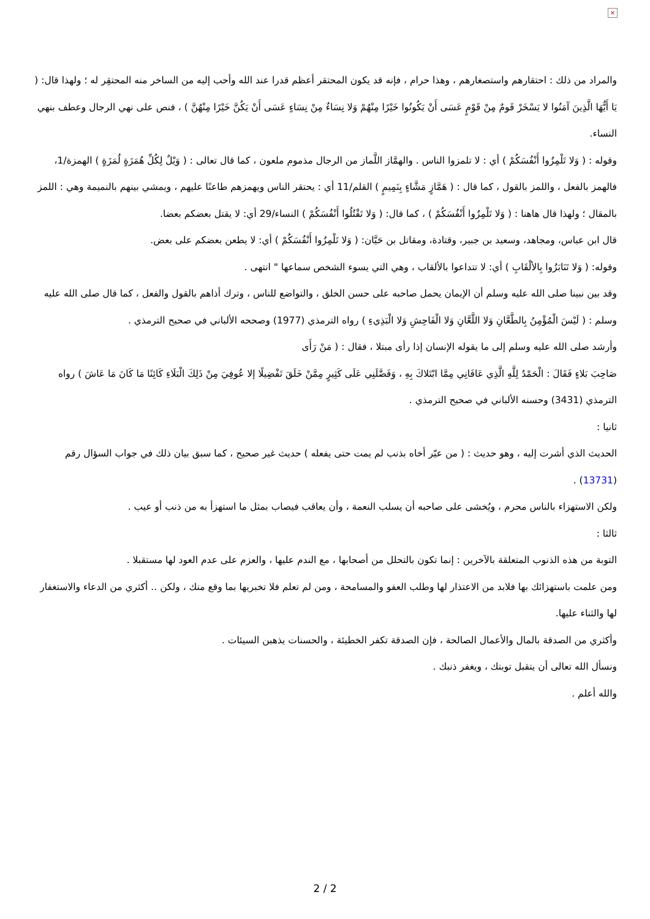×
والمراد من ذلك : احتقارهم واستصغارهم ، وهذا حرام ، فإنه قد يكون المحتقر أعظم قدرا عند الله وأحب إليه من الساخر منه المحتقِر له ؛ ولهذا قال: ( يَا أَيُّهَا الَّذِينَ آمَنُوا لا يَسْخَرْ قَومٌ مِنْ قَوْمٍ عَسَى أَنْ يَكُونُوا خَيْرًا مِنْهُمْ وَلا نِسَاءٌ مِنْ نِسَاءٍ عَسَى أَنْ يَكُنَّ خَيْرًا مِنْهُنَّ ) ، فنص على نهي الرجال وعطف بنهي النساء.
وقوله : ( وَلا تَلْمِزُوا أَنْفُسَكُمْ ) أي : لا تلمزوا الناس . والهمَّاز اللَّماز من الرجال مذموم ملعون ، كما قال تعالى : ( وَيْلٌ لِكُلِّ هُمَزَةٍ لُمَزَةٍ ) الهمزة/1، فالهمز بالفعل ، واللمز بالقول ، كما قال : ( هَمَّازٍ مَشَّاءٍ بِنَمِيمٍ ) القلم/11 أي : يحتقر الناس ويهمزهم طاعنًا عليهم ، ويمشي بينهم بالنميمة وهي : اللمز بالمقال ؛ ولهذا قال هاهنا : ( وَلا تَلْمِزُوا أَنْفُسَكُمْ ) ، كما قال: ( وَلا تَقْتُلُوا أَنْفُسَكُمْ ) النساء/29 أي: لا يقتل بعضكم بعضا.
قال ابن عباس، ومجاهد، وسعيد بن جبير، وقتادة، ومقاتل بن حَيَّان: ( وَلا تَلْمِزُوا أَنْفُسَكُمْ ) أي: لا يطعن بعضكم على بعض.
وقوله: ( وَلا تَنَابَزُوا بِالألْقَابِ ) أي: لا تتداعوا بالألقاب ، وهي التي يسوء الشخص سماعها " انتهى .
وقد بين نبينا صلى الله عليه وسلم أن الإيمان يحمل صاحبه على حسن الخلق ، والتواضع للناس ، وترك أذاهم بالقول والفعل ، كما قال صلى الله عليه وسلم : ( لَيْسَ الْمُؤْمِنُ بِالطَّعَّانِ وَلا اللَّعَّانِ وَلا الْفَاحِشِ وَلا الْبَذِيءِ ) رواه الترمذي (1977) وصححه الألباني في صحيح الترمذي .
وأرشد صلى الله عليه وسلم إلى ما يقوله الإنسان إذا رأى مبتلا ، فقال : ( مَنْ رَأَى
صَاحِبَ بَلاءٍ فَقَالَ : الْحَمْدُ لِلَّهِ الَّذِي عَافَانِي مِمَّا ابْتَلاكَ بِهِ ، وَفَضَّلَنِي عَلَى كَثِيرٍ مِمَّنْ خَلَقَ تَفْضِيلًا إلا عُوفِيَ مِنْ ذَلِكَ الْبَلَاءِ كَائِنًا مَا كَانَ مَا عَاشَ ) رواه الترمذي (3431) وحسنه الألباني في صحيح الترمذي .
ثانيا :
الحديث الذي أشرت إليه ، وهو حديث : ( من عيّر أخاه بذنب لم يمت حتى يفعله ) حديث غير صحيح ، كما سبق بيان ذلك في جواب السؤال رقم (13731) .
ولكن الاستهزاء بالناس محرم ، ويُخشى على صاحبه أن يسلب النعمة ، وأن يعاقب فيصاب بمثل ما استهزأ به من ذنب أو عيب .
ثالثا :
التوبة من هذه الذنوب المتعلقة بالآخرين : إنما تكون بالتحلل من أصحابها ، مع الندم عليها ، والعزم على عدم العود لها مستقبلا .
ومن علمت باستهزائك بها فلابد من الاعتذار لها وطلب العفو والمسامحة ، ومن لم تعلم فلا تخبريها بما وقع منك ، ولكن .. أكثري من الدعاء والاستغفار لها والثناء عليها.
وأكثري من الصدقة بالمال والأعمال الصالحة ، فإن الصدقة تكفر الخطيئة ، والحسنات يذهبن السيئات .
ونسأل الله تعالى أن يتقبل توبتك ، ويغفر ذنبك .
والله أعلم .
2 / 2